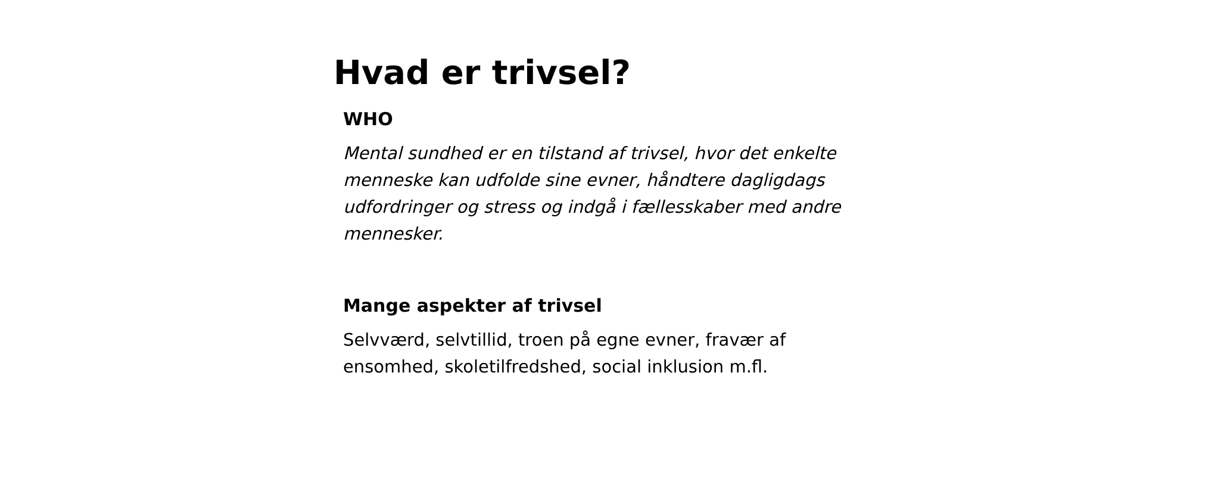Hvad er trivsel?
WHO
Mental sundhed er en tilstand af trivsel, hvor det enkelte menneske kan udfolde sine evner, håndtere dagligdags udfordringer og stress og indgå i fællesskaber med andre mennesker.
Mange aspekter af trivsel
Selvværd, selvtillid, troen på egne evner, fravær af ensomhed, skoletilfredshed, social inklusion m.fl.